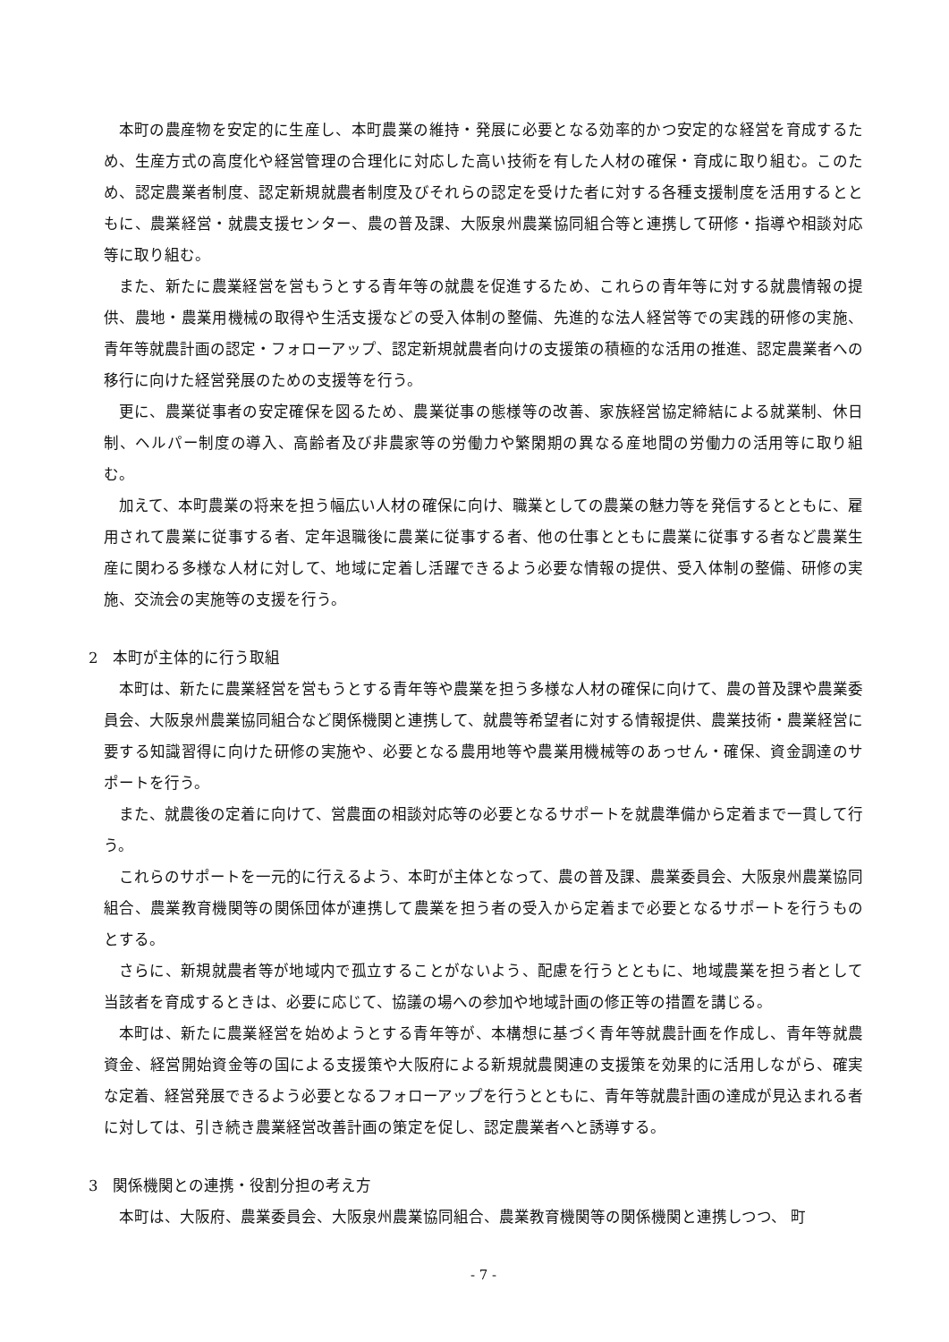本町の農産物を安定的に生産し、本町農業の維持・発展に必要となる効率的かつ安定的な経営を育成するため、生産方式の高度化や経営管理の合理化に対応した高い技術を有した人材の確保・育成に取り組む。このため、認定農業者制度、認定新規就農者制度及びそれらの認定を受けた者に対する各種支援制度を活用するとともに、農業経営・就農支援センター、農の普及課、大阪泉州農業協同組合等と連携して研修・指導や相談対応等に取り組む。
また、新たに農業経営を営もうとする青年等の就農を促進するため、これらの青年等に対する就農情報の提供、農地・農業用機械の取得や生活支援などの受入体制の整備、先進的な法人経営等での実践的研修の実施、青年等就農計画の認定・フォローアップ、認定新規就農者向けの支援策の積極的な活用の推進、認定農業者への移行に向けた経営発展のための支援等を行う。
更に、農業従事者の安定確保を図るため、農業従事の態様等の改善、家族経営協定締結による就業制、休日制、ヘルパー制度の導入、高齢者及び非農家等の労働力や繁閑期の異なる産地間の労働力の活用等に取り組む。
加えて、本町農業の将来を担う幅広い人材の確保に向け、職業としての農業の魅力等を発信するとともに、雇用されて農業に従事する者、定年退職後に農業に従事する者、他の仕事とともに農業に従事する者など農業生産に関わる多様な人材に対して、地域に定着し活躍できるよう必要な情報の提供、受入体制の整備、研修の実施、交流会の実施等の支援を行う。
2　本町が主体的に行う取組
本町は、新たに農業経営を営もうとする青年等や農業を担う多様な人材の確保に向けて、農の普及課や農業委員会、大阪泉州農業協同組合など関係機関と連携して、就農等希望者に対する情報提供、農業技術・農業経営に要する知識習得に向けた研修の実施や、必要となる農用地等や農業用機械等のあっせん・確保、資金調達のサポートを行う。
また、就農後の定着に向けて、営農面の相談対応等の必要となるサポートを就農準備から定着まで一貫して行う。
これらのサポートを一元的に行えるよう、本町が主体となって、農の普及課、農業委員会、大阪泉州農業協同組合、農業教育機関等の関係団体が連携して農業を担う者の受入から定着まで必要となるサポートを行うものとする。
さらに、新規就農者等が地域内で孤立することがないよう、配慮を行うとともに、地域農業を担う者として当該者を育成するときは、必要に応じて、協議の場への参加や地域計画の修正等の措置を講じる。
本町は、新たに農業経営を始めようとする青年等が、本構想に基づく青年等就農計画を作成し、青年等就農資金、経営開始資金等の国による支援策や大阪府による新規就農関連の支援策を効果的に活用しながら、確実な定着、経営発展できるよう必要となるフォローアップを行うとともに、青年等就農計画の達成が見込まれる者に対しては、引き続き農業経営改善計画の策定を促し、認定農業者へと誘導する。
3　関係機関との連携・役割分担の考え方
本町は、大阪府、農業委員会、大阪泉州農業協同組合、農業教育機関等の関係機関と連携しつつ、 町
- 7 -